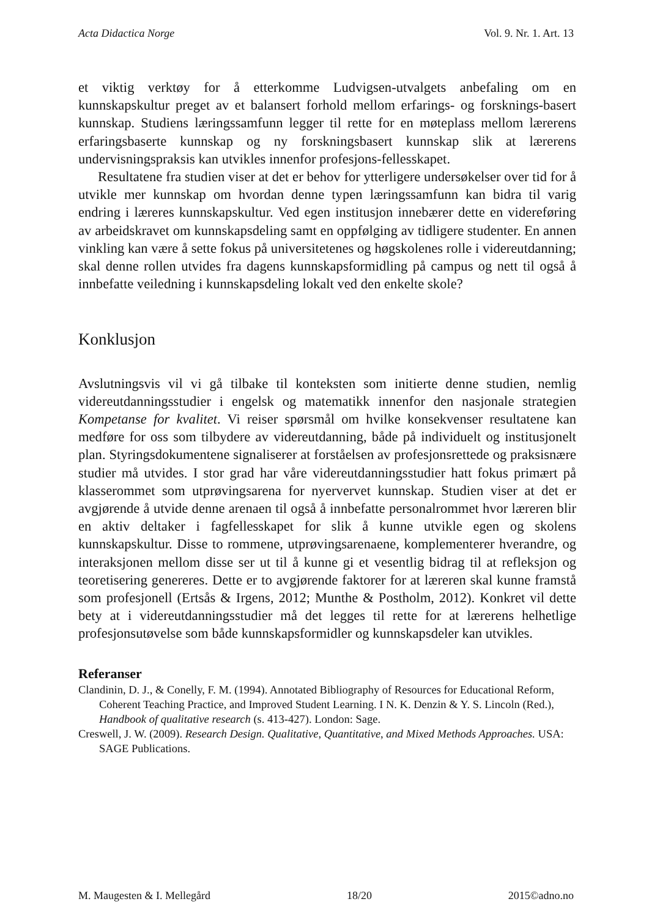Acta Didactica Norge Vol. 9. Nr. 1. Art. 13
et viktig verktøy for å etterkomme Ludvigsen-utvalgets anbefaling om en kunnskapskultur preget av et balansert forhold mellom erfarings- og forsknings-basert kunnskap. Studiens læringssamfunn legger til rette for en møteplass mellom lærerens erfaringsbaserte kunnskap og ny forskningsbasert kunnskap slik at lærerens undervisningspraksis kan utvikles innenfor profesjons-fellesskapet.
Resultatene fra studien viser at det er behov for ytterligere undersøkelser over tid for å utvikle mer kunnskap om hvordan denne typen læringssamfunn kan bidra til varig endring i læreres kunnskapskultur. Ved egen institusjon innebærer dette en videreføring av arbeidskravet om kunnskapsdeling samt en oppfølging av tidligere studenter. En annen vinkling kan være å sette fokus på universitetenes og høgskolenes rolle i videreutdanning; skal denne rollen utvides fra dagens kunnskapsformidling på campus og nett til også å innbefatte veiledning i kunnskapsdeling lokalt ved den enkelte skole?
Konklusjon
Avslutningsvis vil vi gå tilbake til konteksten som initierte denne studien, nemlig videreutdanningsstudier i engelsk og matematikk innenfor den nasjonale strategien Kompetanse for kvalitet. Vi reiser spørsmål om hvilke konsekvenser resultatene kan medføre for oss som tilbydere av videreutdanning, både på individuelt og institusjonelt plan. Styringsdokumentene signaliserer at forståelsen av profesjonsrettede og praksisnære studier må utvides. I stor grad har våre videreutdanningsstudier hatt fokus primært på klasserommet som utprøvingsarena for nyervervet kunnskap. Studien viser at det er avgjørende å utvide denne arenaen til også å innbefatte personalrommet hvor læreren blir en aktiv deltaker i fagfellesskapet for slik å kunne utvikle egen og skolens kunnskapskultur. Disse to rommene, utprøvingsarenaene, komplementerer hverandre, og interaksjonen mellom disse ser ut til å kunne gi et vesentlig bidrag til at refleksjon og teoretisering genereres. Dette er to avgjørende faktorer for at læreren skal kunne framstå som profesjonell (Ertsås & Irgens, 2012; Munthe & Postholm, 2012). Konkret vil dette bety at i videreutdanningsstudier må det legges til rette for at lærerens helhetlige profesjonsutøvelse som både kunnskapsformidler og kunnskapsdeler kan utvikles.
Referanser
Clandinin, D. J., & Conelly, F. M. (1994). Annotated Bibliography of Resources for Educational Reform, Coherent Teaching Practice, and Improved Student Learning. I N. K. Denzin & Y. S. Lincoln (Red.), Handbook of qualitative research (s. 413-427). London: Sage.
Creswell, J. W. (2009). Research Design. Qualitative, Quantitative, and Mixed Methods Approaches. USA: SAGE Publications.
M. Maugesten & I. Mellegård 18/20 2015©adno.no